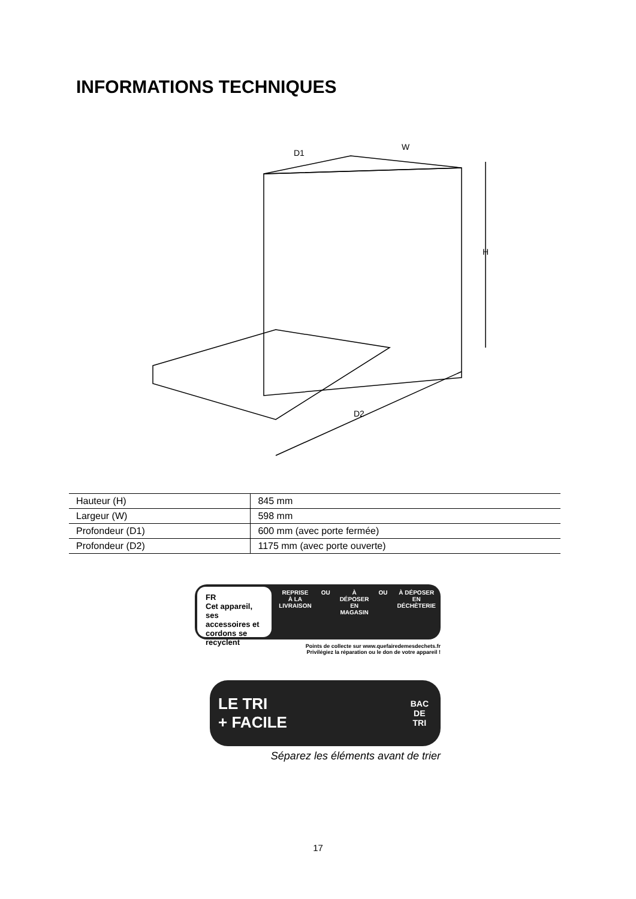INFORMATIONS TECHNIQUES
D1
W
H
D2
| Hauteur (H) | 845 mm |
| Largeur (W) | 598 mm |
| Profondeur (D1) | 600 mm (avec porte fermée) |
| Profondeur (D2) | 1175 mm (avec porte ouverte) |
FR
Cet appareil, ses accessoires et cordons se recyclent
REPRISE
À LA LIVRAISON
OU À DÉPOSER
EN MAGASIN
OU À DÉPOSER
EN DÉCHÈTERIE
Points de collecte sur www.quefairedemesdechets.fr
Privilégiez la réparation ou le don de votre appareil !
LE TRI
+ FACILE
BAC
DE
TRI
Séparez les éléments avant de trier
17